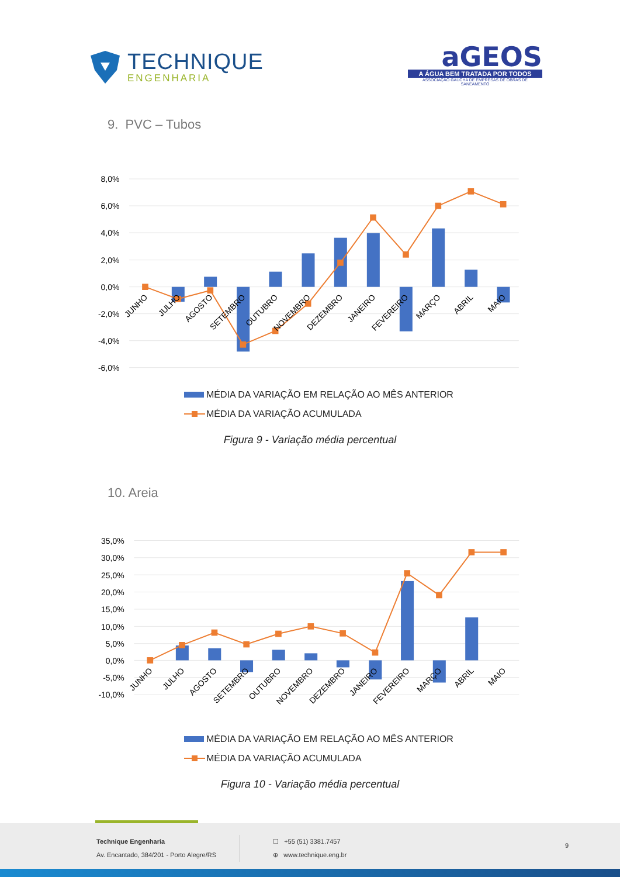TECHNIQUE
ENGENHARIA
aGEOS
A ÁGUA BEM TRATADA POR TODOS
ASSOCIAÇÃO GAÚCHA DE EMPRESAS DE OBRAS DE SANEAMENTO
9. PVC – Tubos
8,0%
6,0%
4,0%
2,0%
0,0%
-2,0%
-4,0%
-6,0%
JUNHO
JULHO
AGOSTO
SETEMBRO
OUTUBRO
NOVEMBRO
DEZEMBRO
JANEIRO
FEVEREIRO
MARÇO
ABRIL
MAIO
MÉDIA DA VARIAÇÃO EM RELAÇÃO AO MÊS ANTERIOR
MÉDIA DA VARIAÇÃO ACUMULADA
Figura 9 - Variação média percentual
10. Areia
35,0%
30,0%
25,0%
20,0%
15,0%
10,0%
5,0%
0,0%
-5,0%
-10,0%
JUNHO
JULHO
AGOSTO
SETEMBRO
OUTUBRO
NOVEMBRO
DEZEMBRO
JANEIRO
FEVEREIRO
MARÇO
ABRIL
MAIO
MÉDIA DA VARIAÇÃO EM RELAÇÃO AO MÊS ANTERIOR
MÉDIA DA VARIAÇÃO ACUMULADA
Figura 10 - Variação média percentual
Technique Engenharia
Av. Encantado, 384/201 - Porto Alegre/RS
☐ +55 (51) 3381.7457
⊕ www.technique.eng.br
9